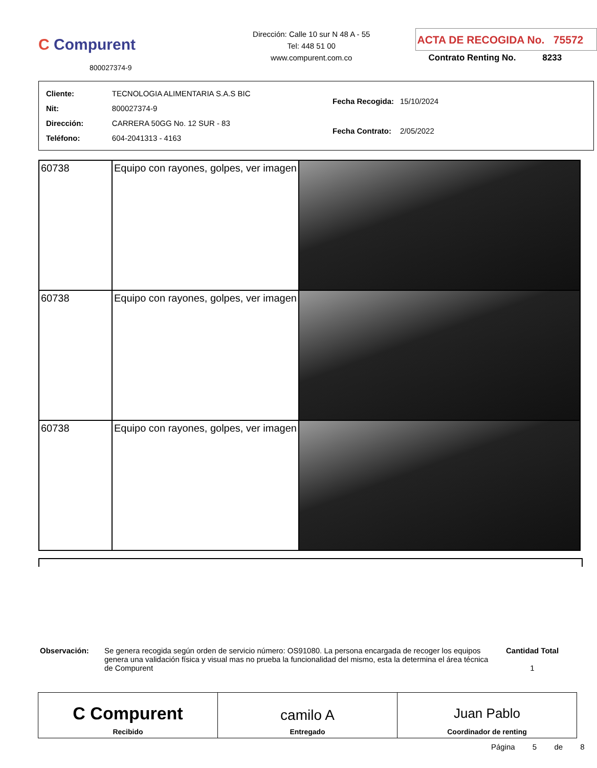C Compurent
800027374-9
Dirección: Calle 10 sur N 48 A - 55
Tel: 448 51 00
www.compurent.com.co
ACTA DE RECOGIDA No. 75572
Contrato Renting No. 8233
| Cliente: | TECNOLOGIA ALIMENTARIA S.A.S BIC |
| Nit: | 800027374-9 |
| Dirección: | CARRERA 50GG No. 12 SUR - 83 |
| Teléfono: | 604-2041313 - 4163 |
| Fecha Recogida: | 15/10/2024 |
| Fecha Contrato: | 2/05/2022 |
| 60738 | Equipo con rayones, golpes, ver imagen | |
| 60738 | Equipo con rayones, golpes, ver imagen | |
| 60738 | Equipo con rayones, golpes, ver imagen | |
Observación: Se genera recogida según orden de servicio número: OS91080. La persona encargada de recoger los equipos genera una validación física y visual mas no prueba la funcionalidad del mismo, esta la determina el área técnica de Compurent
Cantidad Total
1
C Compurent
Recibido
camilo A
Entregado
Juan Pablo
Coordinador de renting
Página 5 de 8